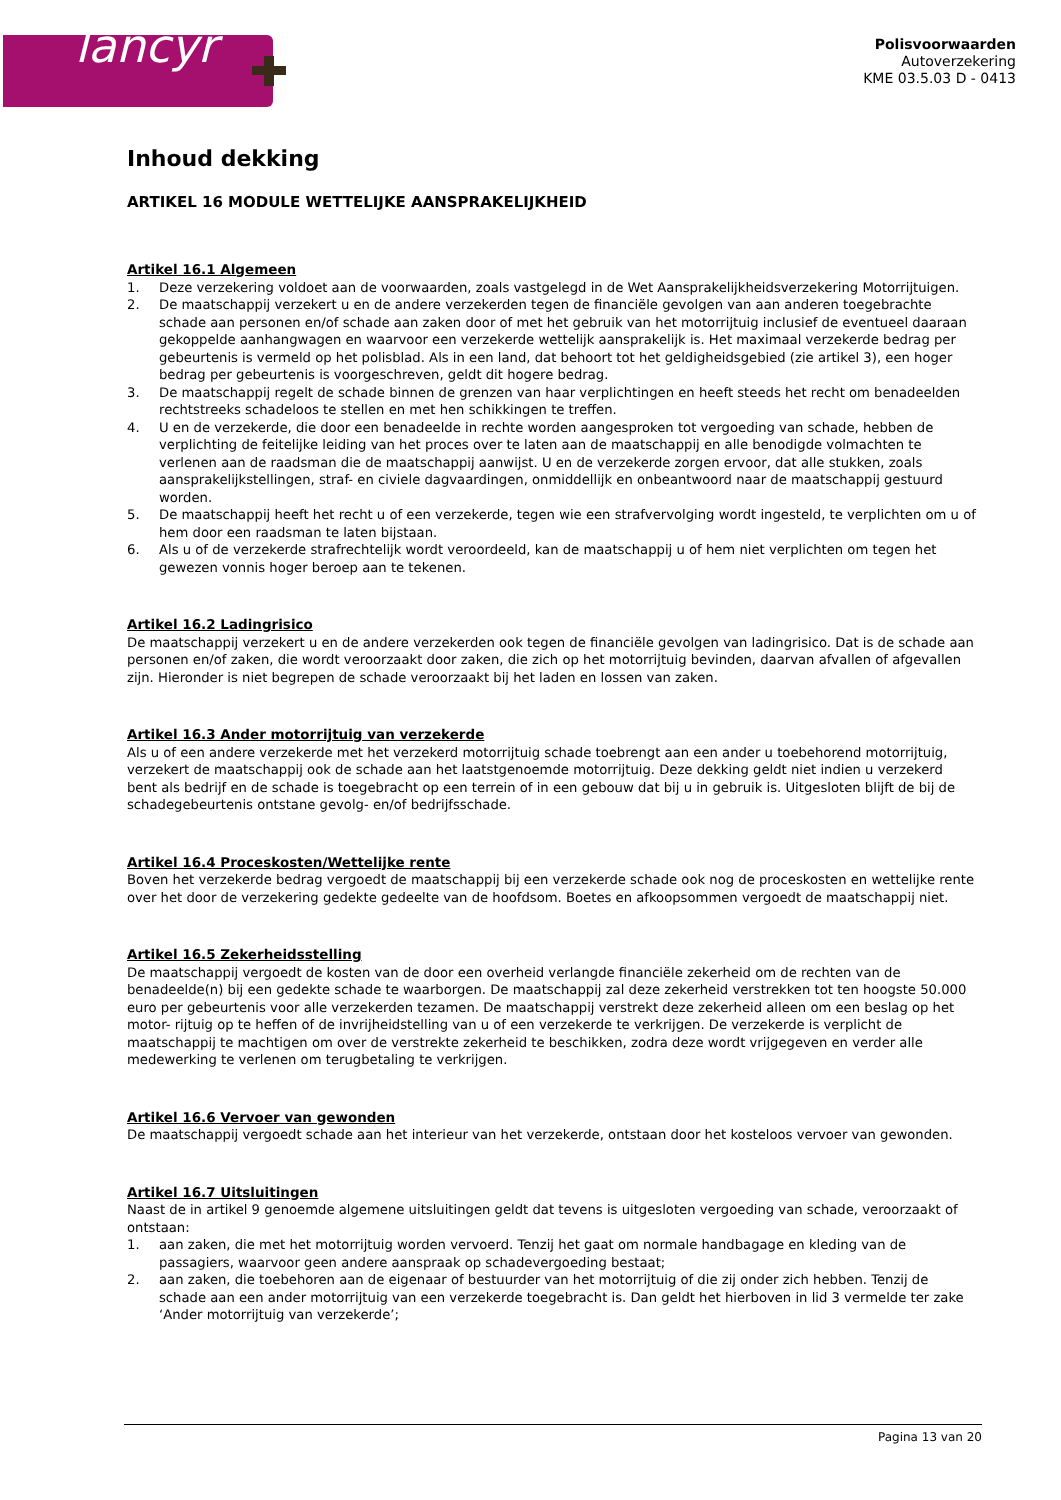lancyr
Polisvoorwaarden
Autoverzekering
KME 03.5.03 D - 0413
Inhoud dekking
ARTIKEL 16 MODULE WETTELIJKE AANSPRAKELIJKHEID
Artikel 16.1 Algemeen
1. Deze verzekering voldoet aan de voorwaarden, zoals vastgelegd in de Wet Aansprakelijkheidsverzekering Motorrijtuigen.
2. De maatschappij verzekert u en de andere verzekerden tegen de financiële gevolgen van aan anderen toegebrachte schade aan personen en/of schade aan zaken door of met het gebruik van het motorrijtuig inclusief de eventueel daaraan gekoppelde aanhangwagen en waarvoor een verzekerde wettelijk aansprakelijk is. Het maximaal verzekerde bedrag per gebeurtenis is vermeld op het polisblad. Als in een land, dat behoort tot het geldigheidsgebied (zie artikel 3), een hoger bedrag per gebeurtenis is voorgeschreven, geldt dit hogere bedrag.
3. De maatschappij regelt de schade binnen de grenzen van haar verplichtingen en heeft steeds het recht om benadeelden rechtstreeks schadeloos te stellen en met hen schikkingen te treffen.
4. U en de verzekerde, die door een benadeelde in rechte worden aangesproken tot vergoeding van schade, hebben de verplichting de feitelijke leiding van het proces over te laten aan de maatschappij en alle benodigde volmachten te verlenen aan de raadsman die de maatschappij aanwijst. U en de verzekerde zorgen ervoor, dat alle stukken, zoals aansprakelijkstellingen, straf- en civiele dagvaardingen, onmiddellijk en onbeantwoord naar de maatschappij gestuurd worden.
5. De maatschappij heeft het recht u of een verzekerde, tegen wie een strafvervolging wordt ingesteld, te verplichten om u of hem door een raadsman te laten bijstaan.
6. Als u of de verzekerde strafrechtelijk wordt veroordeeld, kan de maatschappij u of hem niet verplichten om tegen het gewezen vonnis hoger beroep aan te tekenen.
Artikel 16.2 Ladingrisico
De maatschappij verzekert u en de andere verzekerden ook tegen de financiële gevolgen van ladingrisico. Dat is de schade aan personen en/of zaken, die wordt veroorzaakt door zaken, die zich op het motorrijtuig bevinden, daarvan afvallen of afgevallen zijn. Hieronder is niet begrepen de schade veroorzaakt bij het laden en lossen van zaken.
Artikel 16.3 Ander motorrijtuig van verzekerde
Als u of een andere verzekerde met het verzekerd motorrijtuig schade toebrengt aan een ander u toebehorend motorrijtuig, verzekert de maatschappij ook de schade aan het laatstgenoemde motorrijtuig. Deze dekking geldt niet indien u verzekerd bent als bedrijf en de schade is toegebracht op een terrein of in een gebouw dat bij u in gebruik is. Uitgesloten blijft de bij de schadegebeurtenis ontstane gevolg- en/of bedrijfsschade.
Artikel 16.4 Proceskosten/Wettelijke rente
Boven het verzekerde bedrag vergoedt de maatschappij bij een verzekerde schade ook nog de proceskosten en wettelijke rente over het door de verzekering gedekte gedeelte van de hoofdsom. Boetes en afkoopsommen vergoedt de maatschappij niet.
Artikel 16.5 Zekerheidsstelling
De maatschappij vergoedt de kosten van de door een overheid verlangde financiële zekerheid om de rechten van de benadeelde(n) bij een gedekte schade te waarborgen. De maatschappij zal deze zekerheid verstrekken tot ten hoogste 50.000 euro per gebeurtenis voor alle verzekerden tezamen. De maatschappij verstrekt deze zekerheid alleen om een beslag op het motor- rijtuig op te heffen of de invrijheidstelling van u of een verzekerde te verkrijgen. De verzekerde is verplicht de maatschappij te machtigen om over de verstrekte zekerheid te beschikken, zodra deze wordt vrijgegeven en verder alle medewerking te verlenen om terugbetaling te verkrijgen.
Artikel 16.6 Vervoer van gewonden
De maatschappij vergoedt schade aan het interieur van het verzekerde, ontstaan door het kosteloos vervoer van gewonden.
Artikel 16.7 Uitsluitingen
Naast de in artikel 9 genoemde algemene uitsluitingen geldt dat tevens is uitgesloten vergoeding van schade, veroorzaakt of ontstaan:
1. aan zaken, die met het motorrijtuig worden vervoerd. Tenzij het gaat om normale handbagage en kleding van de passagiers, waarvoor geen andere aanspraak op schadevergoeding bestaat;
2. aan zaken, die toebehoren aan de eigenaar of bestuurder van het motorrijtuig of die zij onder zich hebben. Tenzij de schade aan een ander motorrijtuig van een verzekerde toegebracht is. Dan geldt het hierboven in lid 3 vermelde ter zake ‘Ander motorrijtuig van verzekerde’;
Pagina 13 van 20